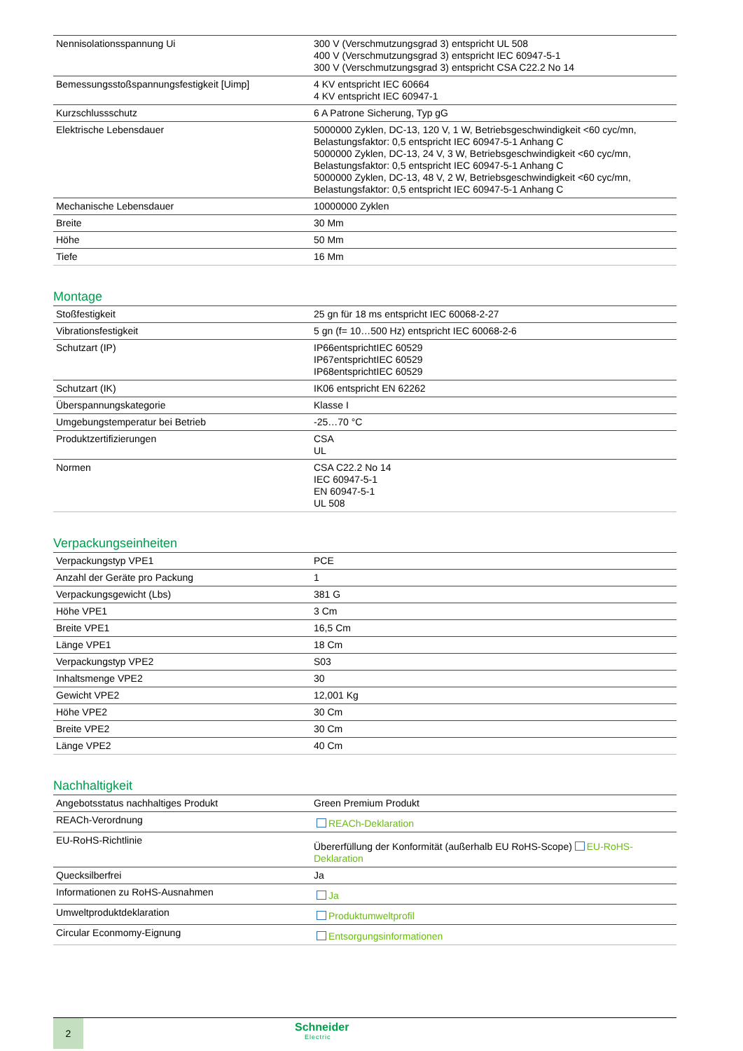| Nennisolationsspannung Ui | 300 V (Verschmutzungsgrad 3) entspricht UL 508 400 V (Verschmutzungsgrad 3) entspricht IEC 60947-5-1 300 V (Verschmutzungsgrad 3) entspricht CSA C22.2 No 14 |
| Bemessungsstoßspannungsfestigkeit [Uimp] | 4 KV entspricht IEC 60664 4 KV entspricht IEC 60947-1 |
| Kurzschlussschutz | 6 A Patrone Sicherung, Typ gG |
| Elektrische Lebensdauer | 5000000 Zyklen, DC-13, 120 V, 1 W, Betriebsgeschwindigkeit <60 cyc/mn, Belastungsfaktor: 0,5 entspricht IEC 60947-5-1 Anhang C 5000000 Zyklen, DC-13, 24 V, 3 W, Betriebsgeschwindigkeit <60 cyc/mn, Belastungsfaktor: 0,5 entspricht IEC 60947-5-1 Anhang C 5000000 Zyklen, DC-13, 48 V, 2 W, Betriebsgeschwindigkeit <60 cyc/mn, Belastungsfaktor: 0,5 entspricht IEC 60947-5-1 Anhang C |
| Mechanische Lebensdauer | 10000000 Zyklen |
| Breite | 30 Mm |
| Höhe | 50 Mm |
| Tiefe | 16 Mm |
Montage
| Stoßfestigkeit | 25 gn für 18 ms entspricht IEC 60068-2-27 |
| Vibrationsfestigkeit | 5 gn (f= 10…500 Hz) entspricht IEC 60068-2-6 |
| Schutzart (IP) | IP66entsprichtIEC 60529 IP67entsprichtIEC 60529 IP68entsprichtIEC 60529 |
| Schutzart (IK) | IK06 entspricht EN 62262 |
| Überspannungskategorie | Klasse I |
| Umgebungstemperatur bei Betrieb | -25…70 °C |
| Produktzertifizierungen | CSA UL |
| Normen | CSA C22.2 No 14 IEC 60947-5-1 EN 60947-5-1 UL 508 |
Verpackungseinheiten
| Verpackungstyp VPE1 | PCE |
| Anzahl der Geräte pro Packung | 1 |
| Verpackungsgewicht (Lbs) | 381 G |
| Höhe VPE1 | 3 Cm |
| Breite VPE1 | 16,5 Cm |
| Länge VPE1 | 18 Cm |
| Verpackungstyp VPE2 | S03 |
| Inhaltsmenge VPE2 | 30 |
| Gewicht VPE2 | 12,001 Kg |
| Höhe VPE2 | 30 Cm |
| Breite VPE2 | 30 Cm |
| Länge VPE2 | 40 Cm |
Nachhaltigkeit
| Angebotsstatus nachhaltiges Produkt | Green Premium Produkt |
| REACh-Verordnung | REACh-Deklaration |
| EU-RoHS-Richtlinie | Übererfüllung der Konformität (außerhalb EU RoHS-Scope) EU-RoHS-Deklaration |
| Quecksilberfrei | Ja |
| Informationen zu RoHS-Ausnahmen | Ja |
| Umweltproduktdeklaration | Produktumweltprofil |
| Circular Econmomy-Eignung | Entsorgungsinformationen |
2
Schneider
Electric